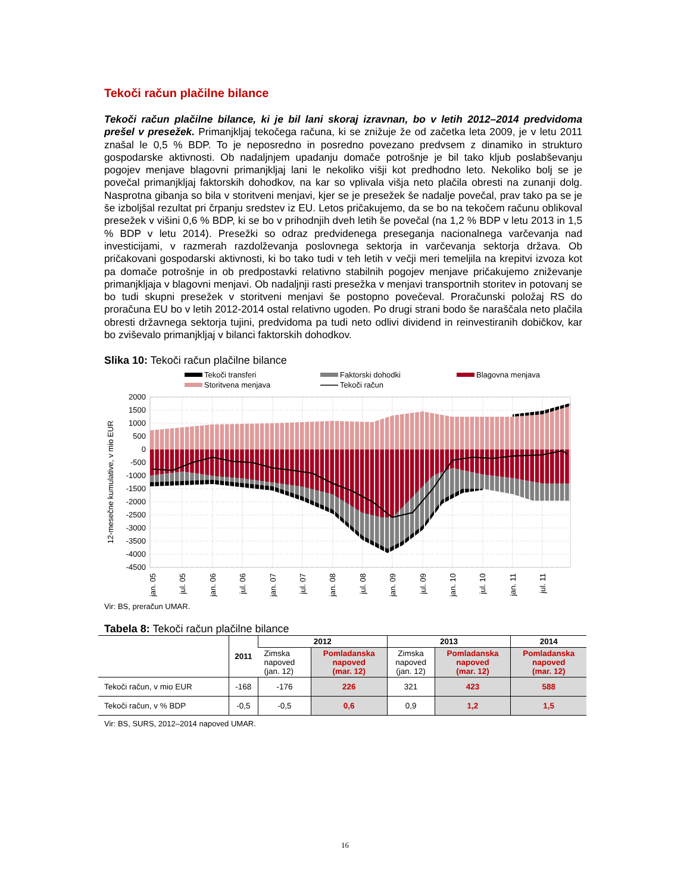Tekoči račun plačilne bilance
Tekoči račun plačilne bilance, ki je bil lani skoraj izravnan, bo v letih 2012–2014 predvidoma prešel v presežek. Primanjkljaj tekočega računa, ki se znižuje že od začetka leta 2009, je v letu 2011 znašal le 0,5 % BDP. To je neposredno in posredno povezano predvsem z dinamiko in strukturo gospodarske aktivnosti. Ob nadaljnjem upadanju domače potrošnje je bil tako kljub poslabševanju pogojev menjave blagovni primanjkljaj lani le nekoliko višji kot predhodno leto. Nekoliko bolj se je povečal primanjkljaj faktorskih dohodkov, na kar so vplivala višja neto plačila obresti na zunanji dolg. Nasprotna gibanja so bila v storitveni menjavi, kjer se je presežek še nadalje povečal, prav tako pa se je še izboljšal rezultat pri črpanju sredstev iz EU. Letos pričakujemo, da se bo na tekočem računu oblikoval presežek v višini 0,6 % BDP, ki se bo v prihodnjih dveh letih še povečal (na 1,2 % BDP v letu 2013 in 1,5 % BDP v letu 2014). Presežki so odraz predvidenega preseganja nacionalnega varčevanja nad investicijami, v razmerah razdolževanja poslovnega sektorja in varčevanja sektorja država. Ob pričakovani gospodarski aktivnosti, ki bo tako tudi v teh letih v večji meri temeljila na krepitvi izvoza kot pa domače potrošnje in ob predpostavki relativno stabilnih pogojev menjave pričakujemo zniževanje primanjkljaja v blagovni menjavi. Ob nadaljnji rasti presežka v menjavi transportnih storitev in potovanj se bo tudi skupni presežek v storitveni menjavi še postopno povečeval. Proračunski položaj RS do proračuna EU bo v letih 2012-2014 ostal relativno ugoden. Po drugi strani bodo še naraščala neto plačila obresti državnega sektorja tujini, predvidoma pa tudi neto odlivi dividend in reinvestiranih dobičkov, kar bo zviševalo primanjkljaj v bilanci faktorskih dohodkov.
Slika 10: Tekoči račun plačilne bilance
Tekoči transferi
Faktorski dohodki
Blagovna menjava
Storitvena menjava
Tekoči račun
2000
1500
1000
500
0
-500
-1000
-1500
-2000
-2500
-3000
-3500
-4000
-4500
12-mesečne kumulative, v mio EUR
jan. 05
jul. 05
jan. 06
jul. 06
jan. 07
jul. 07
jan. 08
jul. 08
jan. 09
jul. 09
jan. 10
jul. 10
jan. 11
jul. 11
Vir: BS, preračun UMAR.
Tabela 8: Tekoči račun plačilne bilance
| | 2011 | 2012 | | 2013 | | 2014 |
| --- | --- | --- | --- | --- | --- | --- |
| | | Zimska napoved (jan. 12) | Pomladanska napoved (mar. 12) | Zimska napoved (jan. 12) | Pomladanska napoved (mar. 12) | Pomladanska napoved (mar. 12) |
| Tekoči račun, v mio EUR | -168 | -176 | 226 | 321 | 423 | 588 |
| Tekoči račun, v % BDP | -0,5 | -0,5 | 0,6 | 0,9 | 1,2 | 1,5 |
Vir: BS, SURS, 2012–2014 napoved UMAR.
16